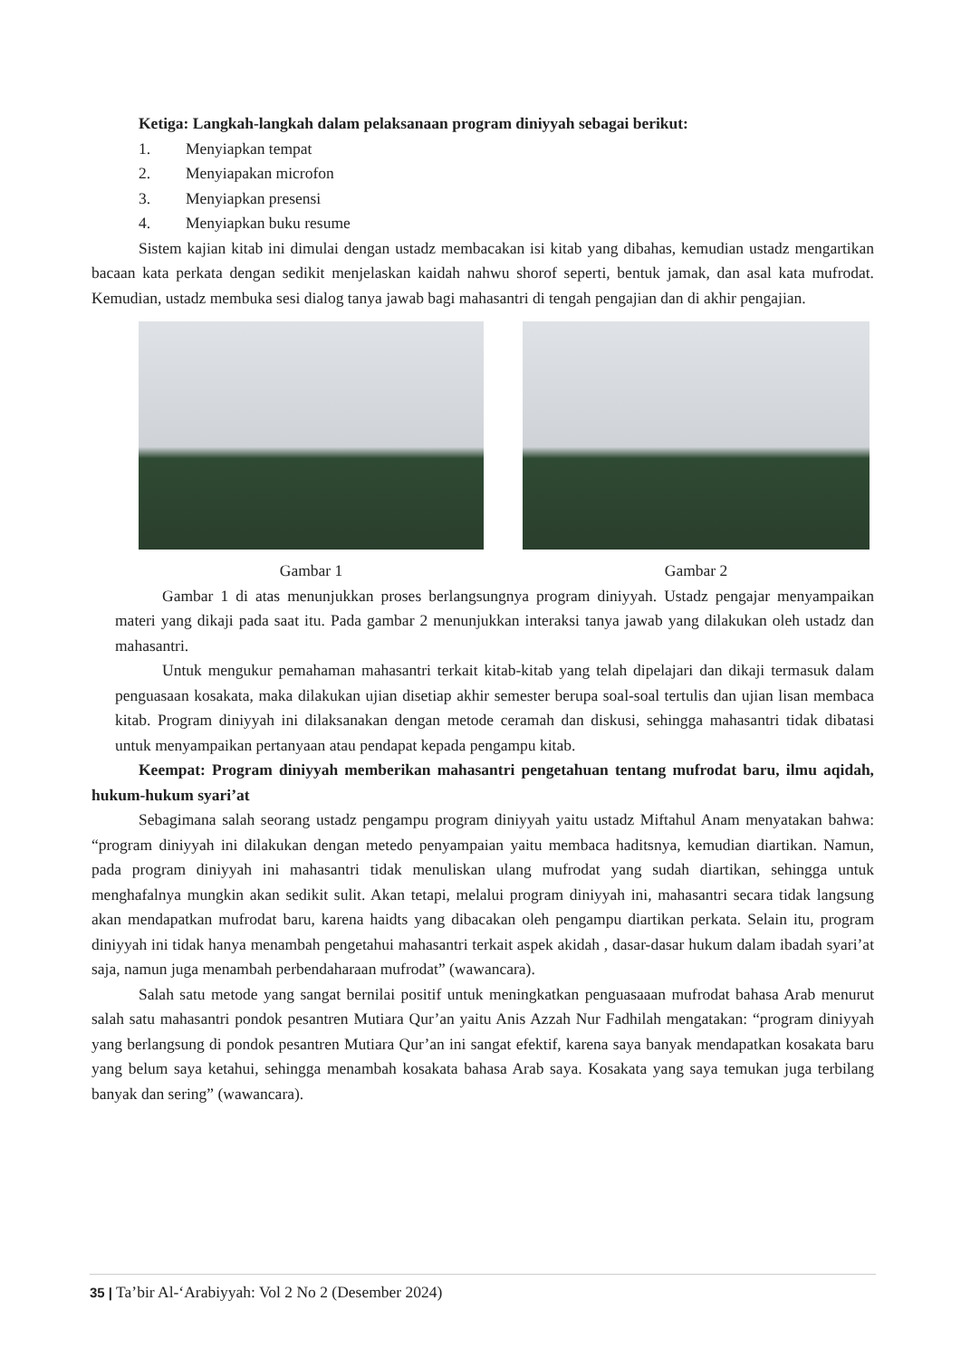Ketiga: Langkah-langkah dalam pelaksanaan program diniyyah sebagai berikut:
1. Menyiapkan tempat
2. Menyiapakan microfon
3. Menyiapkan presensi
4. Menyiapkan buku resume
Sistem kajian kitab ini dimulai dengan ustadz membacakan isi kitab yang dibahas, kemudian ustadz mengartikan bacaan kata perkata dengan sedikit menjelaskan kaidah nahwu shorof seperti, bentuk jamak, dan asal kata mufrodat. Kemudian, ustadz membuka sesi dialog tanya jawab bagi mahasantri di tengah pengajian dan di akhir pengajian.
Gambar 1 Gambar 2
Gambar 1 di atas menunjukkan proses berlangsungnya program diniyyah. Ustadz pengajar menyampaikan materi yang dikaji pada saat itu. Pada gambar 2 menunjukkan interaksi tanya jawab yang dilakukan oleh ustadz dan mahasantri.
Untuk mengukur pemahaman mahasantri terkait kitab-kitab yang telah dipelajari dan dikaji termasuk dalam penguasaan kosakata, maka dilakukan ujian disetiap akhir semester berupa soal-soal tertulis dan ujian lisan membaca kitab. Program diniyyah ini dilaksanakan dengan metode ceramah dan diskusi, sehingga mahasantri tidak dibatasi untuk menyampaikan pertanyaan atau pendapat kepada pengampu kitab.
Keempat: Program diniyyah memberikan mahasantri pengetahuan tentang mufrodat baru, ilmu aqidah, hukum-hukum syari’at
Sebagimana salah seorang ustadz pengampu program diniyyah yaitu ustadz Miftahul Anam menyatakan bahwa: “program diniyyah ini dilakukan dengan metedo penyampaian yaitu membaca haditsnya, kemudian diartikan. Namun, pada program diniyyah ini mahasantri tidak menuliskan ulang mufrodat yang sudah diartikan, sehingga untuk menghafalnya mungkin akan sedikit sulit. Akan tetapi, melalui program diniyyah ini, mahasantri secara tidak langsung akan mendapatkan mufrodat baru, karena haidts yang dibacakan oleh pengampu diartikan perkata. Selain itu, program diniyyah ini tidak hanya menambah pengetahui mahasantri terkait aspek akidah , dasar-dasar hukum dalam ibadah syari’at saja, namun juga menambah perbendaharaan mufrodat” (wawancara).
Salah satu metode yang sangat bernilai positif untuk meningkatkan penguasaaan mufrodat bahasa Arab menurut salah satu mahasantri pondok pesantren Mutiara Qur’an yaitu Anis Azzah Nur Fadhilah mengatakan: “program diniyyah yang berlangsung di pondok pesantren Mutiara Qur’an ini sangat efektif, karena saya banyak mendapatkan kosakata baru yang belum saya ketahui, sehingga menambah kosakata bahasa Arab saya. Kosakata yang saya temukan juga terbilang banyak dan sering” (wawancara).
35 | Ta’bir Al-‘Arabiyyah: Vol 2 No 2 (Desember 2024)